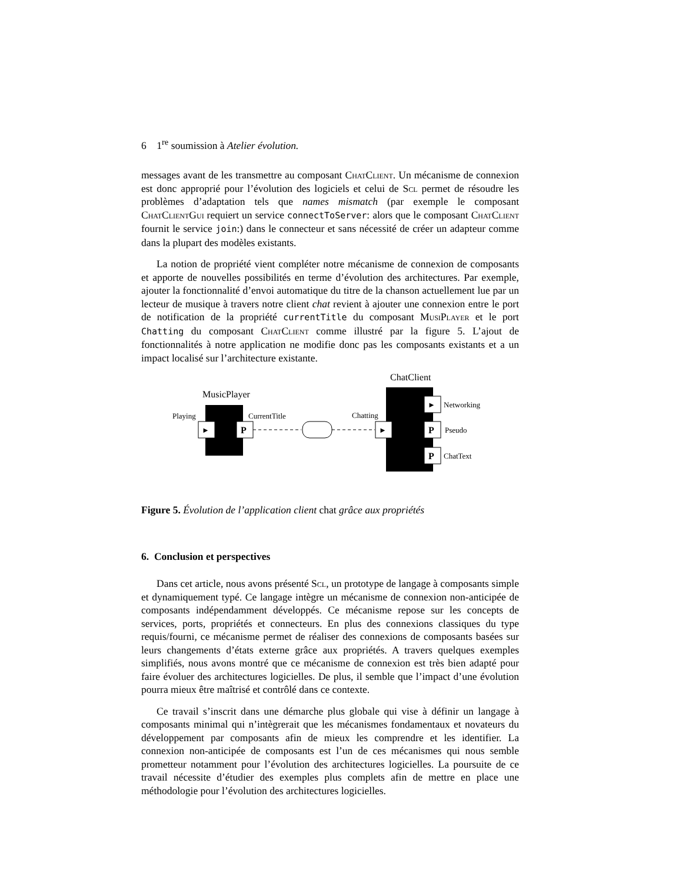6 1<sup>re</sup> soumission à Atelier évolution.
messages avant de les transmettre au composant ChatClient. Un mécanisme de connexion est donc approprié pour l’évolution des logiciels et celui de Scl permet de résoudre les problèmes d’adaptation tels que names mismatch (par exemple le composant ChatClientGui requiert un service connectToServer: alors que le composant ChatClient fournit le service join:) dans le connecteur et sans nécessité de créer un adapteur comme dans la plupart des modèles existants.
La notion de propriété vient compléter notre mécanisme de connexion de composants et apporte de nouvelles possibilités en terme d’évolution des architectures. Par exemple, ajouter la fonctionnalité d’envoi automatique du titre de la chanson actuellement lue par un lecteur de musique à travers notre client chat revient à ajouter une connexion entre le port de notification de la propriété currentTitle du composant MusiPlayer et le port Chatting du composant ChatClient comme illustré par la figure 5. L’ajout de fonctionnalités à notre application ne modifie donc pas les composants existants et a un impact localisé sur l’architecture existante.
MusicPlayer
Playing
CurrentTitle
►
P
ChatClient
Chatting
►
►
Networking
P
Pseudo
P
ChatText
Figure 5. Évolution de l’application client chat grâce aux propriétés
6. Conclusion et perspectives
Dans cet article, nous avons présenté Scl, un prototype de langage à composants simple et dynamiquement typé. Ce langage intègre un mécanisme de connexion non-anticipée de composants indépendamment développés. Ce mécanisme repose sur les concepts de services, ports, propriétés et connecteurs. En plus des connexions classiques du type requis/fourni, ce mécanisme permet de réaliser des connexions de composants basées sur leurs changements d’états externe grâce aux propriétés. A travers quelques exemples simplifiés, nous avons montré que ce mécanisme de connexion est très bien adapté pour faire évoluer des architectures logicielles. De plus, il semble que l’impact d’une évolution pourra mieux être maîtrisé et contrôlé dans ce contexte.
Ce travail s’inscrit dans une démarche plus globale qui vise à définir un langage à composants minimal qui n’intègrerait que les mécanismes fondamentaux et novateurs du développement par composants afin de mieux les comprendre et les identifier. La connexion non-anticipée de composants est l’un de ces mécanismes qui nous semble prometteur notamment pour l’évolution des architectures logicielles. La poursuite de ce travail nécessite d’étudier des exemples plus complets afin de mettre en place une méthodologie pour l’évolution des architectures logicielles.